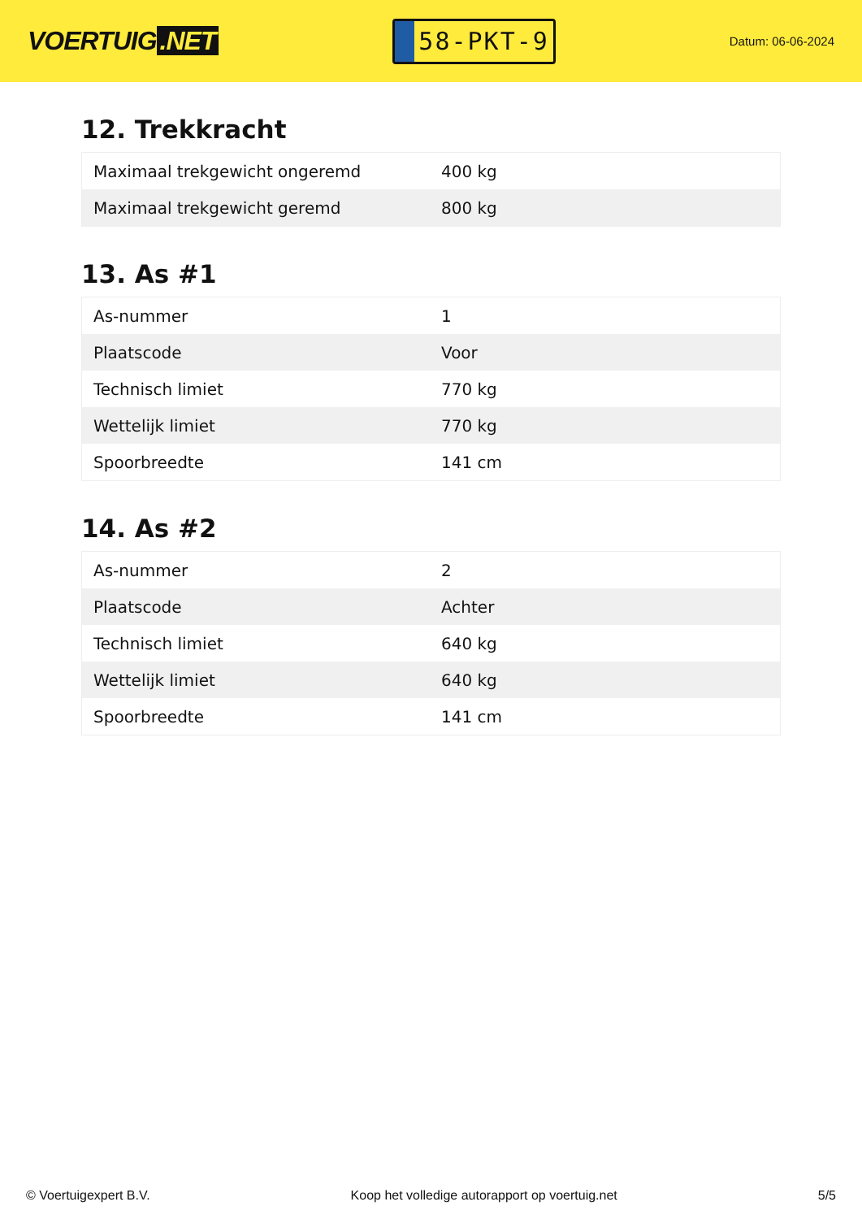VOERTUIG.NET
58-PKT-9
Datum: 06-06-2024
12. Trekkracht
| Maximaal trekgewicht ongeremd | 400 kg |
| Maximaal trekgewicht geremd | 800 kg |
13. As #1
| As-nummer | 1 |
| Plaatscode | Voor |
| Technisch limiet | 770 kg |
| Wettelijk limiet | 770 kg |
| Spoorbreedte | 141 cm |
14. As #2
| As-nummer | 2 |
| Plaatscode | Achter |
| Technisch limiet | 640 kg |
| Wettelijk limiet | 640 kg |
| Spoorbreedte | 141 cm |
© Voertuigexpert B.V. Koop het volledige autorapport op voertuig.net 5/5